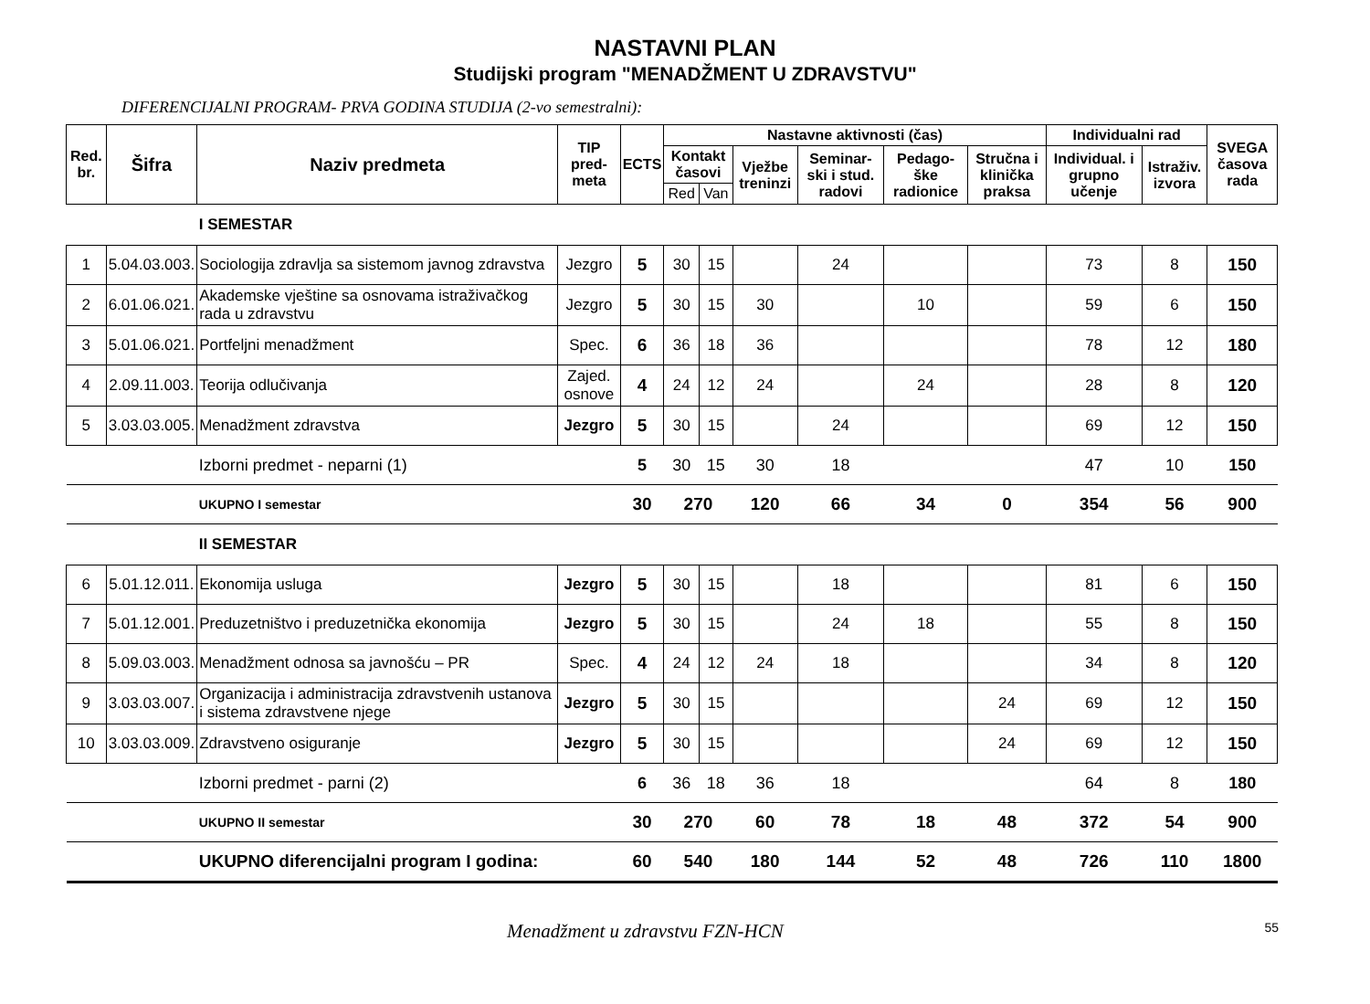NASTAVNI PLAN
Studijski program "MENADŽMENT U ZDRAVSTVU"
DIFERENCIJALNI PROGRAM- PRVA GODINA STUDIJA (2-vo semestralni):
| Red. br. | Šifra | Naziv predmeta | TIP pred-meta | ECTS | Nastavne aktivnosti (čas) | | | | | | Individualni rad | | SVEGA časova rada |
| --- | --- | --- | --- | --- | --- | --- | --- | --- | --- | --- | --- | --- | --- |
| | | | | | Kontakt časovi | | Vježbe treninzi | Seminar-ski i stud. radovi | Pedago-ške radionice | Stručna i klinička praksa | Individual. i grupno učenje | Istraživ. izvora | |
| | | | | | Red | Van | | | | | | | |
| | | I SEMESTAR | | | | | | | | | | | |
| 1 | 5.04.03.003. | Sociologija zdravlja sa sistemom javnog zdravstva | Jezgro | 5 | 30 | 15 | | 24 | | | 73 | 8 | 150 |
| 2 | 6.01.06.021. | Akademske vještine sa osnovama istraživačkog rada u zdravstvu | Jezgro | 5 | 30 | 15 | 30 | | 10 | | 59 | 6 | 150 |
| 3 | 5.01.06.021. | Portfeljni menadžment | Spec. | 6 | 36 | 18 | 36 | | | | 78 | 12 | 180 |
| 4 | 2.09.11.003. | Teorija odlučivanja | Zajed. osnove | 4 | 24 | 12 | 24 | | 24 | | 28 | 8 | 120 |
| 5 | 3.03.03.005. | Menadžment zdravstva | Jezgro | 5 | 30 | 15 | | 24 | | | 69 | 12 | 150 |
| | | Izborni predmet - neparni (1) | | 5 | 30 | 15 | 30 | 18 | | | 47 | 10 | 150 |
| | | UKUPNO I semestar | | 30 | 270 | | 120 | 66 | 34 | 0 | 354 | 56 | 900 |
| | | II SEMESTAR | | | | | | | | | | | |
| 6 | 5.01.12.011. | Ekonomija usluga | Jezgro | 5 | 30 | 15 | | 18 | | | 81 | 6 | 150 |
| 7 | 5.01.12.001. | Preduzetništvo i preduzetnička ekonomija | Jezgro | 5 | 30 | 15 | | 24 | 18 | | 55 | 8 | 150 |
| 8 | 5.09.03.003. | Menadžment odnosa sa javnošću – PR | Spec. | 4 | 24 | 12 | 24 | 18 | | | 34 | 8 | 120 |
| 9 | 3.03.03.007. | Organizacija i administracija zdravstvenih ustanova i sistema zdravstvene njege | Jezgro | 5 | 30 | 15 | | | | 24 | 69 | 12 | 150 |
| 10 | 3.03.03.009. | Zdravstveno osiguranje | Jezgro | 5 | 30 | 15 | | | | 24 | 69 | 12 | 150 |
| | | Izborni predmet - parni (2) | | 6 | 36 | 18 | 36 | 18 | | | 64 | 8 | 180 |
| | | UKUPNO II semestar | | 30 | 270 | | 60 | 78 | 18 | 48 | 372 | 54 | 900 |
| | | UKUPNO diferencijalni program I godina: | | 60 | 540 | | 180 | 144 | 52 | 48 | 726 | 110 | 1800 |
Menadžment u zdravstvu FZN-HCN 55